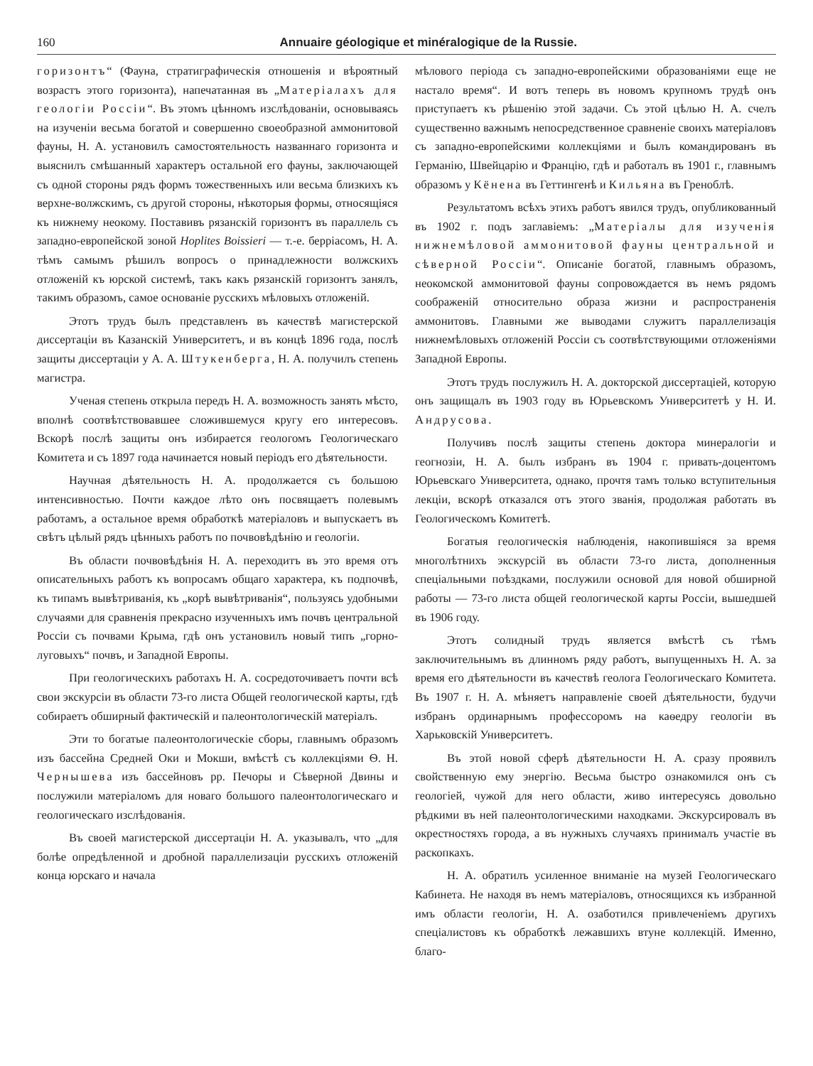160 Annuaire géologique et minéralogique de la Russie.
горизонтъ“ (Фауна, стратиграфическія отношенія и вѣроятный возрастъ этого горизонта), напечатанная въ „Матеріалахъ для геологіи Россіи“. Въ этомъ цѣнномъ изслѣдованіи, основываясь на изученіи весьма богатой и совершенно своеобразной аммонитовой фауны, Н. А. установилъ самостоятельность названнаго горизонта и выяснилъ смѣшанный характеръ остальной его фауны, заключающей съ одной стороны рядъ формъ тожественныхъ или весьма близкихъ къ верхне-волжскимъ, съ другой стороны, нѣкоторыя формы, относящіяся къ нижнему неокому. Поставивъ рязанскій горизонтъ въ параллель съ западно-европейской зоной Hoplites Boissieri — т.-е. берріасомъ, Н. А. тѣмъ самымъ рѣшилъ вопросъ о принадлежности волжскихъ отложеній къ юрской системѣ, такъ какъ рязанскій горизонтъ занялъ, такимъ образомъ, самое основаніе русскихъ мѣловыхъ отложеній.
Этотъ трудъ былъ представленъ въ качествѣ магистерской диссертаціи въ Казанскій Университетъ, и въ концѣ 1896 года, послѣ защиты диссертаціи у А. А. Штукенберга, Н. А. получилъ степень магистра.
Ученая степень открыла передъ Н. А. возможность занять мѣсто, вполнѣ соотвѣтствовавшее сложившемуся кругу его интересовъ. Вскорѣ послѣ защиты онъ избирается геологомъ Геологическаго Комитета и съ 1897 года начинается новый періодъ его дѣятельности.
Научная дѣятельность Н. А. продолжается съ большою интенсивностью. Почти каждое лѣто онъ посвящаетъ полевымъ работамъ, а остальное время обработкѣ матеріаловъ и выпускаетъ въ свѣтъ цѣлый рядъ цѣнныхъ работъ по почвовѣдѣнію и геологіи.
Въ области почвовѣдѣнія Н. А. переходитъ въ это время отъ описательныхъ работъ къ вопросамъ общаго характера, къ подпочвѣ, къ типамъ вывѣтриванія, къ „корѣ вывѣтриванія“, пользуясь удобными случаями для сравненія прекрасно изученныхъ имъ почвъ центральной Россіи съ почвами Крыма, гдѣ онъ установилъ новый типъ „горно-луговыхъ“ почвъ, и Западной Европы.
При геологическихъ работахъ Н. А. сосредоточиваетъ почти всѣ свои экскурсіи въ области 73-го листа Общей геологической карты, гдѣ собираетъ обширный фактическій и палеонтологическій матеріалъ.
Эти то богатые палеонтологическіе сборы, главнымъ образомъ изъ бассейна Средней Оки и Мокши, вмѣстѣ съ коллекціями Ѳ. Н. Чернышева изъ бассейновъ рр. Печоры и Сѣверной Двины и послужили матеріаломъ для новаго большого палеонтологическаго и геологическаго изслѣдованія.
Въ своей магистерской диссертаціи Н. А. указывалъ, что „для болѣе опредѣленной и дробной параллелизаціи русскихъ отложеній конца юрскаго и начала
мѣлового періода съ западно-европейскими образованіями еще не настало время“. И вотъ теперь въ новомъ крупномъ трудѣ онъ приступаетъ къ рѣшенію этой задачи. Съ этой цѣлью Н. А. счелъ существенно важнымъ непосредственное сравненіе своихъ матеріаловъ съ западно-европейскими коллекціями и былъ командированъ въ Германію, Швейцарію и Францію, гдѣ и работалъ въ 1901 г., главнымъ образомъ у Кёнена въ Геттингенѣ и Кильяна въ Гренoблѣ.
Результатомъ всѣхъ этихъ работъ явился трудъ, опубликованный въ 1902 г. подъ заглавіемъ: „Матеріалы для изученія нижнемѣловой аммонитовой фауны центральной и сѣверной Россіи“. Описаніе богатой, главнымъ образомъ, неокомской аммонитовой фауны сопровождается въ немъ рядомъ соображеній относительно образа жизни и распространенія аммонитовъ. Главными же выводами служитъ параллелизація нижнемѣловыхъ отложеній Россіи съ соотвѣтствующими отложеніями Западной Европы.
Этотъ трудъ послужилъ Н. А. докторской диссертаціей, которую онъ защищалъ въ 1903 году въ Юрьевскомъ Университетѣ у Н. И. Андрусова.
Получивъ послѣ защиты степень доктора минералогіи и геогнозіи, Н. А. былъ избранъ въ 1904 г. привать-доцентомъ Юрьевскаго Университета, однако, прочтя тамъ только вступительныя лекціи, вскорѣ отказался отъ этого званія, продолжая работать въ Геологическомъ Комитетѣ.
Богатыя геологическія наблюденія, накопившіяся за время многолѣтнихъ экскурсій въ области 73-го листа, дополненныя спеціальными поѣздками, послужили основой для новой обширной работы — 73-го листа общей геологической карты Россіи, вышедшей въ 1906 году.
Этотъ солидный трудъ является вмѣстѣ съ тѣмъ заключительнымъ въ длинномъ ряду работъ, выпущенныхъ Н. А. за время его дѣятельности въ качествѣ геолога Геологическаго Комитета. Въ 1907 г. Н. А. мѣняетъ направленіе своей дѣятельности, будучи избранъ ординарнымъ профессоромъ на каѳедру геологіи въ Харьковскій Университетъ.
Въ этой новой сферѣ дѣятельности Н. А. сразу проявилъ свойственную ему энергію. Весьма быстро ознакомился онъ съ геологіей, чужой для него области, живо интересуясь довольно рѣдкими въ ней палеонтологическими находками. Экскурсировалъ въ окрестностяхъ города, а въ нужныхъ случаяхъ принималъ участіе въ раскопкахъ.
Н. А. обратилъ усиленное вниманіе на музей Геологическаго Кабинета. Не находя въ немъ матеріаловъ, относящихся къ избранной имъ области геологіи, Н. А. озаботился привлеченіемъ другихъ спеціалистовъ къ обработкѣ лежавшихъ втуне коллекцій. Именно, благо-